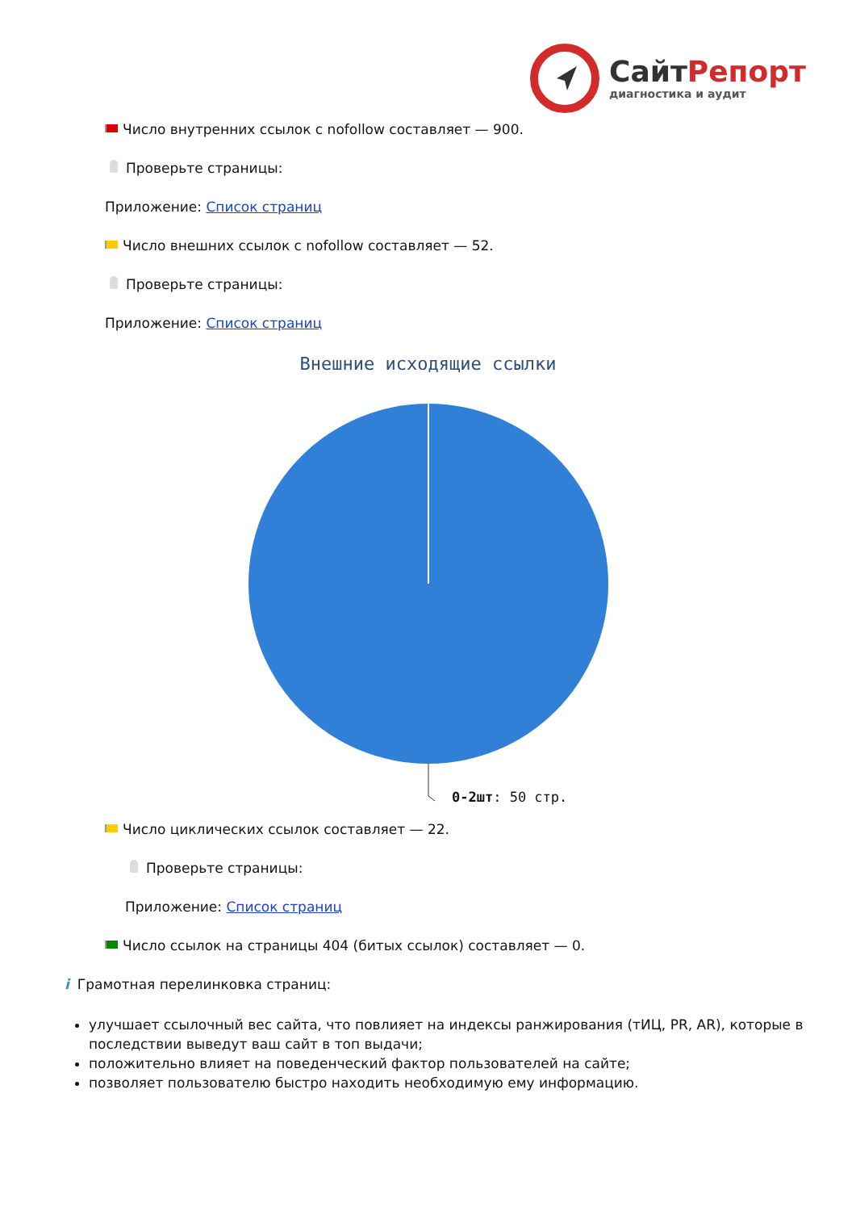СайтРепорт
диагностика и аудит
Число внутренних ссылок с nofollow составляет — 900.
Проверьте страницы:
Приложение: Список страниц
Число внешних ссылок с nofollow составляет — 52.
Проверьте страницы:
Приложение: Список страниц
Внешние исходящие ссылки
0-2шт: 50 стр.
Число циклических ссылок составляет — 22.
Проверьте страницы:
Приложение: Список страниц
Число ссылок на страницы 404 (битых ссылок) составляет — 0.
i Грамотная перелинковка страниц:
улучшает ссылочный вес сайта, что повлияет на индексы ранжирования (тИЦ, PR, AR), которые в последствии выведут ваш сайт в топ выдачи;
положительно влияет на поведенческий фактор пользователей на сайте;
позволяет пользователю быстро находить необходимую ему информацию.